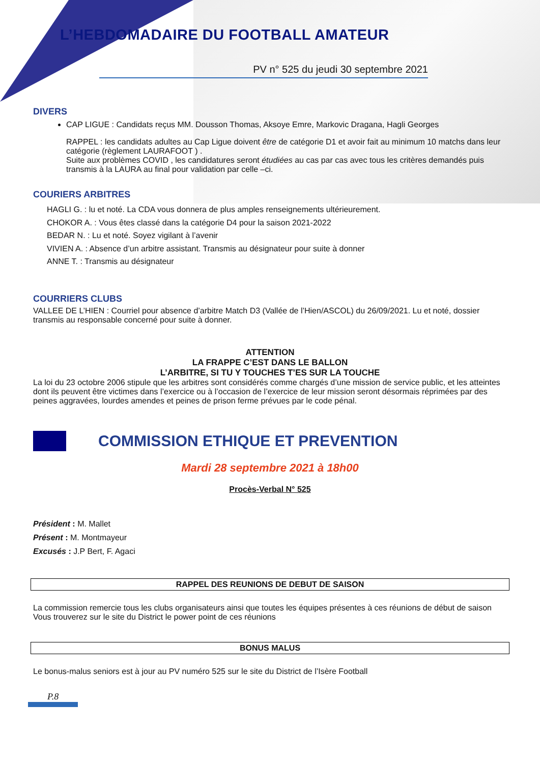L’HEBDOMADAIRE DU FOOTBALL AMATEUR
PV n° 525 du jeudi 30 septembre 2021
DIVERS
CAP LIGUE : Candidats reçus MM. Dousson Thomas, Aksoye Emre, Markovic Dragana, Hagli Georges
RAPPEL : les candidats adultes au Cap Ligue doivent être de catégorie D1 et avoir fait au minimum 10 matchs dans leur catégorie (règlement LAURAFOOT ) .
Suite aux problèmes COVID , les candidatures seront étudiées au cas par cas avec tous les critères demandés puis transmis à la LAURA au final pour validation par celle –ci.
COURIERS ARBITRES
HAGLI G. : lu et noté. La CDA vous donnera de plus amples renseignements ultérieurement.
CHOKOR A. : Vous êtes classé dans la catégorie D4 pour la saison 2021-2022
BEDAR N. : Lu et noté. Soyez vigilant à l’avenir
VIVIEN A. : Absence d’un arbitre assistant. Transmis au désignateur pour suite à donner
ANNE T. : Transmis au désignateur
COURRIERS CLUBS
VALLEE DE L’HIEN : Courriel pour absence d’arbitre Match D3 (Vallée de l’Hien/ASCOL) du 26/09/2021. Lu et noté, dossier transmis au responsable concerné pour suite à donner.
ATTENTION
LA FRAPPE C’EST DANS LE BALLON
L’ARBITRE, SI TU Y TOUCHES T’ES SUR LA TOUCHE
La loi du 23 octobre 2006 stipule que les arbitres sont considérés comme chargés d’une mission de service public, et les atteintes dont ils peuvent être victimes dans l’exercice ou à l’occasion de l’exercice de leur mission seront désormais réprimées par des peines aggravées, lourdes amendes et peines de prison ferme prévues par le code pénal.
COMMISSION ETHIQUE ET PREVENTION
Mardi 28 septembre 2021 à 18h00
Procès-Verbal N° 525
Président : M. Mallet
Présent : M. Montmayeur
Excusés : J.P Bert, F. Agaci
RAPPEL DES REUNIONS DE DEBUT DE SAISON
La commission remercie tous les clubs organisateurs ainsi que toutes les équipes présentes à ces réunions de début de saison
Vous trouverez sur le site du District le power point de ces réunions
BONUS MALUS
Le bonus-malus seniors est à jour au PV numéro 525 sur le site du District de l’Isère Football
P.8